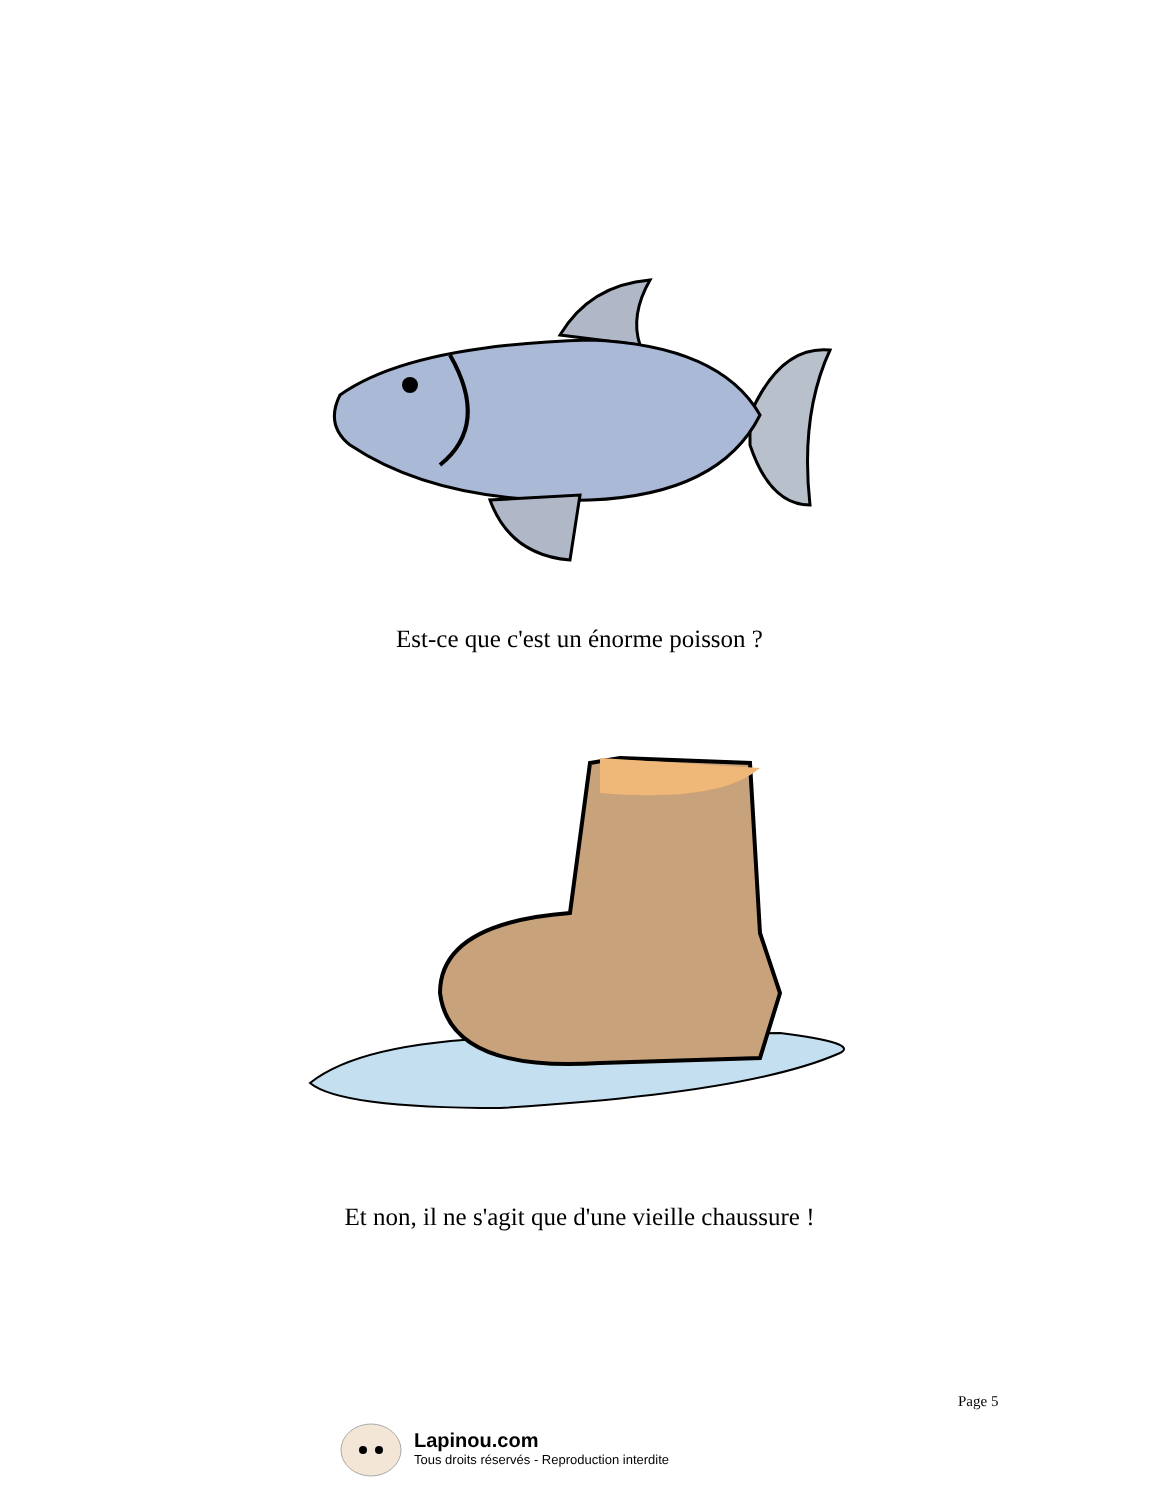Est-ce que c'est un énorme poisson ?
Et non, il ne s'agit que d'une vieille chaussure !
Page 5
Lapinou.com
Tous droits réservés - Reproduction interdite